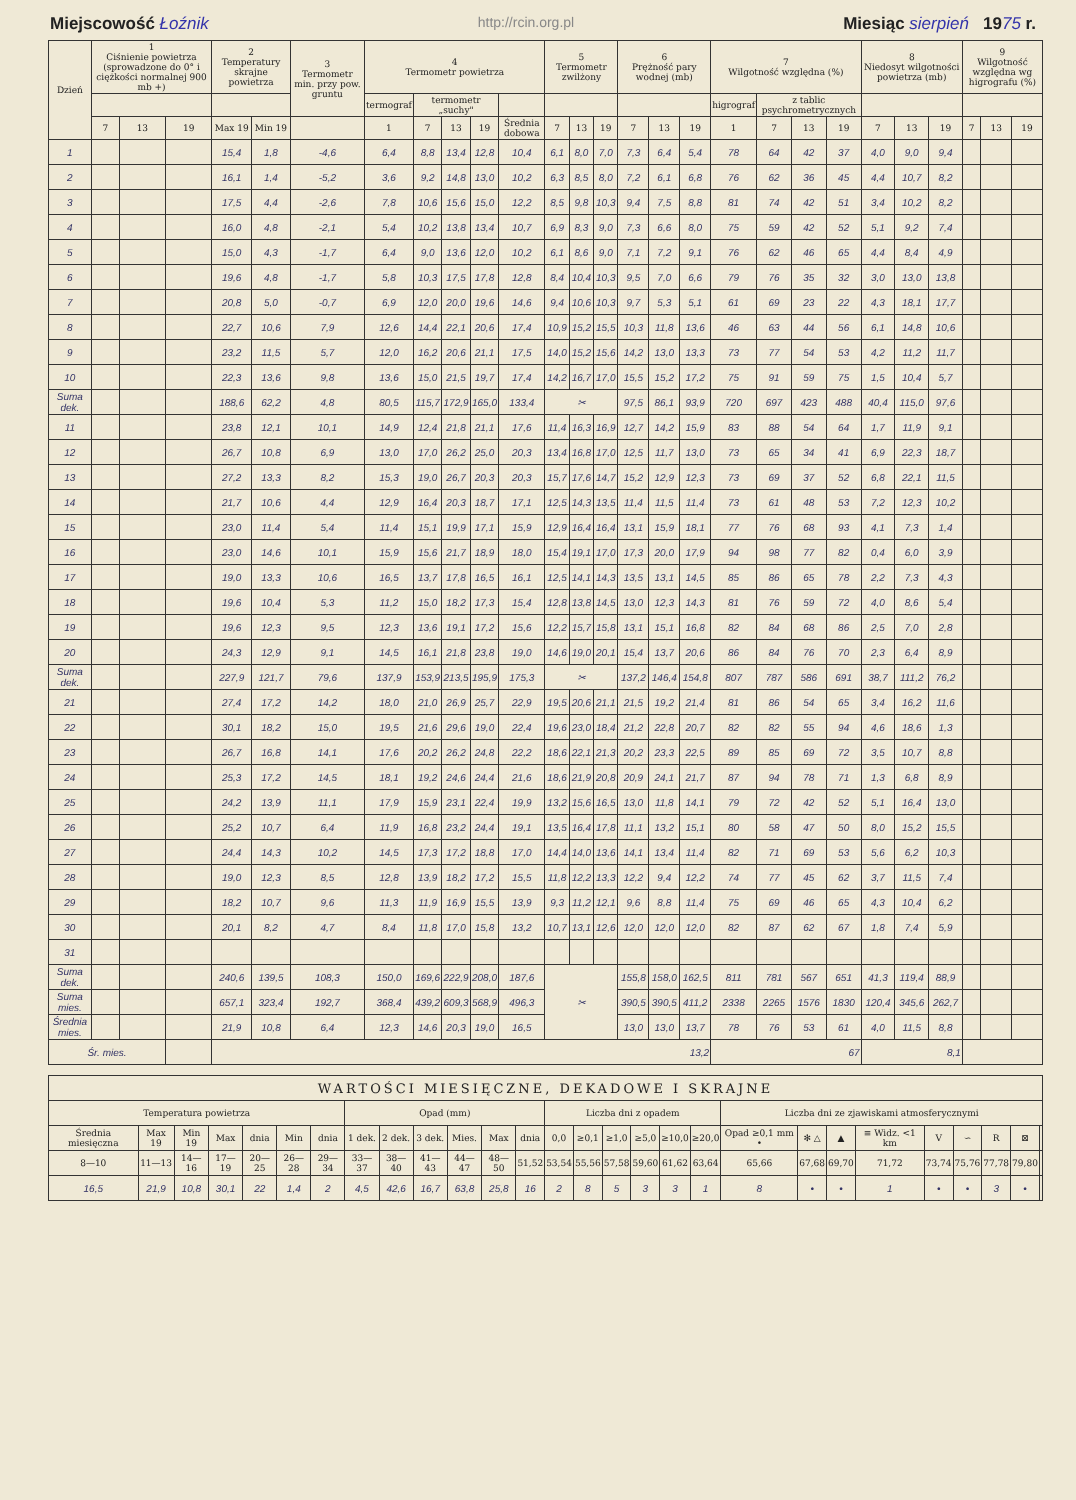Miejscowość Łoźnik http://rcin.org.pl Miesiąc sierpień 1975 r.
| Dzień | 1 Ciśnienie powietrza (sprowadzone do 0° i ciężkości normalnej 900 mb +) | | | 2 Temperatury skrajne powietrza | | 3 Termometr min. przy pow. gruntu | 4 Termometr powietrza | | | | | 5 Termometr zwilżony | | | 6 Prężność pary wodnej (mb) | | | 7 Wilgotność względna (%) | | | | 8 Niedosyt wilgotności powietrza (mb) | | | 9 Wilgotność względna wg higrografu (%) | | |
| --- | --- | --- | --- | --- | --- | --- | --- | --- | --- | --- | --- | --- | --- | --- | --- | --- | --- | --- | --- | --- | --- | --- | --- | --- | --- | --- | --- |
| | | | | | | | termograf | termometr „suchy" | | | | | | | | | | higrograf | z tablic psychrometrycznych | | | | | | | | |
| | 7 | 13 | 19 | Max 19 | Min 19 | | 1 | 7 | 13 | 19 | Średnia dobowa | 7 | 13 | 19 | 7 | 13 | 19 | 1 | 7 | 13 | 19 | 7 | 13 | 19 | 7 | 13 | 19 |
| 1 | | | | 15,4 | 1,8 | -4,6 | 6,4 | 8,8 | 13,4 | 12,8 | 10,4 | 6,1 | 8,0 | 7,0 | 7,3 | 6,4 | 5,4 | 78 | 64 | 42 | 37 | 4,0 | 9,0 | 9,4 | | | |
| 2 | | | | 16,1 | 1,4 | -5,2 | 3,6 | 9,2 | 14,8 | 13,0 | 10,2 | 6,3 | 8,5 | 8,0 | 7,2 | 6,1 | 6,8 | 76 | 62 | 36 | 45 | 4,4 | 10,7 | 8,2 | | | |
| 3 | | | | 17,5 | 4,4 | -2,6 | 7,8 | 10,6 | 15,6 | 15,0 | 12,2 | 8,5 | 9,8 | 10,3 | 9,4 | 7,5 | 8,8 | 81 | 74 | 42 | 51 | 3,4 | 10,2 | 8,2 | | | |
| 4 | | | | 16,0 | 4,8 | -2,1 | 5,4 | 10,2 | 13,8 | 13,4 | 10,7 | 6,9 | 8,3 | 9,0 | 7,3 | 6,6 | 8,0 | 75 | 59 | 42 | 52 | 5,1 | 9,2 | 7,4 | | | |
| 5 | | | | 15,0 | 4,3 | -1,7 | 6,4 | 9,0 | 13,6 | 12,0 | 10,2 | 6,1 | 8,6 | 9,0 | 7,1 | 7,2 | 9,1 | 76 | 62 | 46 | 65 | 4,4 | 8,4 | 4,9 | | | |
| 6 | | | | 19,6 | 4,8 | -1,7 | 5,8 | 10,3 | 17,5 | 17,8 | 12,8 | 8,4 | 10,4 | 10,3 | 9,5 | 7,0 | 6,6 | 79 | 76 | 35 | 32 | 3,0 | 13,0 | 13,8 | | | |
| 7 | | | | 20,8 | 5,0 | -0,7 | 6,9 | 12,0 | 20,0 | 19,6 | 14,6 | 9,4 | 10,6 | 10,3 | 9,7 | 5,3 | 5,1 | 61 | 69 | 23 | 22 | 4,3 | 18,1 | 17,7 | | | |
| 8 | | | | 22,7 | 10,6 | 7,9 | 12,6 | 14,4 | 22,1 | 20,6 | 17,4 | 10,9 | 15,2 | 15,5 | 10,3 | 11,8 | 13,6 | 46 | 63 | 44 | 56 | 6,1 | 14,8 | 10,6 | | | |
| 9 | | | | 23,2 | 11,5 | 5,7 | 12,0 | 16,2 | 20,6 | 21,1 | 17,5 | 14,0 | 15,2 | 15,6 | 14,2 | 13,0 | 13,3 | 73 | 77 | 54 | 53 | 4,2 | 11,2 | 11,7 | | | |
| 10 | | | | 22,3 | 13,6 | 9,8 | 13,6 | 15,0 | 21,5 | 19,7 | 17,4 | 14,2 | 16,7 | 17,0 | 15,5 | 15,2 | 17,2 | 75 | 91 | 59 | 75 | 1,5 | 10,4 | 5,7 | | | |
| Suma dek. | | | | 188,6 | 62,2 | 4,8 | 80,5 | 115,7 | 172,9 | 165,0 | 133,4 | ✂ | | | 97,5 | 86,1 | 93,9 | 720 | 697 | 423 | 488 | 40,4 | 115,0 | 97,6 | | | |
| 11 | | | | 23,8 | 12,1 | 10,1 | 14,9 | 12,4 | 21,8 | 21,1 | 17,6 | 11,4 | 16,3 | 16,9 | 12,7 | 14,2 | 15,9 | 83 | 88 | 54 | 64 | 1,7 | 11,9 | 9,1 | | | |
| 12 | | | | 26,7 | 10,8 | 6,9 | 13,0 | 17,0 | 26,2 | 25,0 | 20,3 | 13,4 | 16,8 | 17,0 | 12,5 | 11,7 | 13,0 | 73 | 65 | 34 | 41 | 6,9 | 22,3 | 18,7 | | | |
| 13 | | | | 27,2 | 13,3 | 8,2 | 15,3 | 19,0 | 26,7 | 20,3 | 20,3 | 15,7 | 17,6 | 14,7 | 15,2 | 12,9 | 12,3 | 73 | 69 | 37 | 52 | 6,8 | 22,1 | 11,5 | | | |
| 14 | | | | 21,7 | 10,6 | 4,4 | 12,9 | 16,4 | 20,3 | 18,7 | 17,1 | 12,5 | 14,3 | 13,5 | 11,4 | 11,5 | 11,4 | 73 | 61 | 48 | 53 | 7,2 | 12,3 | 10,2 | | | |
| 15 | | | | 23,0 | 11,4 | 5,4 | 11,4 | 15,1 | 19,9 | 17,1 | 15,9 | 12,9 | 16,4 | 16,4 | 13,1 | 15,9 | 18,1 | 77 | 76 | 68 | 93 | 4,1 | 7,3 | 1,4 | | | |
| 16 | | | | 23,0 | 14,6 | 10,1 | 15,9 | 15,6 | 21,7 | 18,9 | 18,0 | 15,4 | 19,1 | 17,0 | 17,3 | 20,0 | 17,9 | 94 | 98 | 77 | 82 | 0,4 | 6,0 | 3,9 | | | |
| 17 | | | | 19,0 | 13,3 | 10,6 | 16,5 | 13,7 | 17,8 | 16,5 | 16,1 | 12,5 | 14,1 | 14,3 | 13,5 | 13,1 | 14,5 | 85 | 86 | 65 | 78 | 2,2 | 7,3 | 4,3 | | | |
| 18 | | | | 19,6 | 10,4 | 5,3 | 11,2 | 15,0 | 18,2 | 17,3 | 15,4 | 12,8 | 13,8 | 14,5 | 13,0 | 12,3 | 14,3 | 81 | 76 | 59 | 72 | 4,0 | 8,6 | 5,4 | | | |
| 19 | | | | 19,6 | 12,3 | 9,5 | 12,3 | 13,6 | 19,1 | 17,2 | 15,6 | 12,2 | 15,7 | 15,8 | 13,1 | 15,1 | 16,8 | 82 | 84 | 68 | 86 | 2,5 | 7,0 | 2,8 | | | |
| 20 | | | | 24,3 | 12,9 | 9,1 | 14,5 | 16,1 | 21,8 | 23,8 | 19,0 | 14,6 | 19,0 | 20,1 | 15,4 | 13,7 | 20,6 | 86 | 84 | 76 | 70 | 2,3 | 6,4 | 8,9 | | | |
| Suma dek. | | | | 227,9 | 121,7 | 79,6 | 137,9 | 153,9 | 213,5 | 195,9 | 175,3 | ✂ | | | 137,2 | 146,4 | 154,8 | 807 | 787 | 586 | 691 | 38,7 | 111,2 | 76,2 | | | |
| 21 | | | | 27,4 | 17,2 | 14,2 | 18,0 | 21,0 | 26,9 | 25,7 | 22,9 | 19,5 | 20,6 | 21,1 | 21,5 | 19,2 | 21,4 | 81 | 86 | 54 | 65 | 3,4 | 16,2 | 11,6 | | | |
| 22 | | | | 30,1 | 18,2 | 15,0 | 19,5 | 21,6 | 29,6 | 19,0 | 22,4 | 19,6 | 23,0 | 18,4 | 21,2 | 22,8 | 20,7 | 82 | 82 | 55 | 94 | 4,6 | 18,6 | 1,3 | | | |
| 23 | | | | 26,7 | 16,8 | 14,1 | 17,6 | 20,2 | 26,2 | 24,8 | 22,2 | 18,6 | 22,1 | 21,3 | 20,2 | 23,3 | 22,5 | 89 | 85 | 69 | 72 | 3,5 | 10,7 | 8,8 | | | |
| 24 | | | | 25,3 | 17,2 | 14,5 | 18,1 | 19,2 | 24,6 | 24,4 | 21,6 | 18,6 | 21,9 | 20,8 | 20,9 | 24,1 | 21,7 | 87 | 94 | 78 | 71 | 1,3 | 6,8 | 8,9 | | | |
| 25 | | | | 24,2 | 13,9 | 11,1 | 17,9 | 15,9 | 23,1 | 22,4 | 19,9 | 13,2 | 15,6 | 16,5 | 13,0 | 11,8 | 14,1 | 79 | 72 | 42 | 52 | 5,1 | 16,4 | 13,0 | | | |
| 26 | | | | 25,2 | 10,7 | 6,4 | 11,9 | 16,8 | 23,2 | 24,4 | 19,1 | 13,5 | 16,4 | 17,8 | 11,1 | 13,2 | 15,1 | 80 | 58 | 47 | 50 | 8,0 | 15,2 | 15,5 | | | |
| 27 | | | | 24,4 | 14,3 | 10,2 | 14,5 | 17,3 | 17,2 | 18,8 | 17,0 | 14,4 | 14,0 | 13,6 | 14,1 | 13,4 | 11,4 | 82 | 71 | 69 | 53 | 5,6 | 6,2 | 10,3 | | | |
| 28 | | | | 19,0 | 12,3 | 8,5 | 12,8 | 13,9 | 18,2 | 17,2 | 15,5 | 11,8 | 12,2 | 13,3 | 12,2 | 9,4 | 12,2 | 74 | 77 | 45 | 62 | 3,7 | 11,5 | 7,4 | | | |
| 29 | | | | 18,2 | 10,7 | 9,6 | 11,3 | 11,9 | 16,9 | 15,5 | 13,9 | 9,3 | 11,2 | 12,1 | 9,6 | 8,8 | 11,4 | 75 | 69 | 46 | 65 | 4,3 | 10,4 | 6,2 | | | |
| 30 | | | | 20,1 | 8,2 | 4,7 | 8,4 | 11,8 | 17,0 | 15,8 | 13,2 | 10,7 | 13,1 | 12,6 | 12,0 | 12,0 | 12,0 | 82 | 87 | 62 | 67 | 1,8 | 7,4 | 5,9 | | | |
| 31 | | | | | | | | | | | | | | | | | | | | | | | | | | | |
| Suma dek. | | | | 240,6 | 139,5 | 108,3 | 150,0 | 169,6 | 222,9 | 208,0 | 187,6 | ✂ | | | 155,8 | 158,0 | 162,5 | 811 | 781 | 567 | 651 | 41,3 | 119,4 | 88,9 | | | |
| Suma mies. | | | | 657,1 | 323,4 | 192,7 | 368,4 | 439,2 | 609,3 | 568,9 | 496,3 | | | | 390,5 | 390,5 | 411,2 | 2338 | 2265 | 1576 | 1830 | 120,4 | 345,6 | 262,7 | | | |
| Średnia mies. | | | | 21,9 | 10,8 | 6,4 | 12,3 | 14,6 | 20,3 | 19,0 | 16,5 | | | | 13,0 | 13,0 | 13,7 | 78 | 76 | 53 | 61 | 4,0 | 11,5 | 8,8 | | | |
| Śr. mies. | | | | 13,2 | | | | | | | | | | | | | | 67 | | | | 8,1 | | | | | |
| WARTOŚCI MIESIĘCZNE, DEKADOWE I SKRAJNE | | | | | | | | | | | | | | | | | | | | | | | | | | | |
| --- | --- | --- | --- | --- | --- | --- | --- | --- | --- | --- | --- | --- | --- | --- | --- | --- | --- | --- | --- | --- | --- | --- | --- | --- | --- | --- | --- |
| Temperatura powietrza | | | | | | | Opad (mm) | | | | | | Liczba dni z opadem | | | | | | Liczba dni ze zjawiskami atmosferycznymi | | | | | | | | |
| Średnia miesięczna | Max 19 | Min 19 | Max | dnia | Min | dnia | 1 dek. | 2 dek. | 3 dek. | Mies. | Max | dnia | 0,0 | ≥0,1 | ≥1,0 | ≥5,0 | ≥10,0 | ≥20,0 | Opad ≥0,1 mm • | ✻ △ | ▲ | ≡ Widz. <1 km | V | ∽ | R | ⊠ | |
| 8—10 | 11—13 | 14—16 | 17—19 | 20—25 | 26—28 | 29—34 | 33—37 | 38—40 | 41—43 | 44—47 | 48—50 | 51,52 | 53,54 | 55,56 | 57,58 | 59,60 | 61,62 | 63,64 | 65,66 | 67,68 | 69,70 | 71,72 | 73,74 | 75,76 | 77,78 | 79,80 | |
| 16,5 | 21,9 | 10,8 | 30,1 | 22 | 1,4 | 2 | 4,5 | 42,6 | 16,7 | 63,8 | 25,8 | 16 | 2 | 8 | 5 | 3 | 3 | 1 | 8 | • | • | 1 | • | • | 3 | • | |